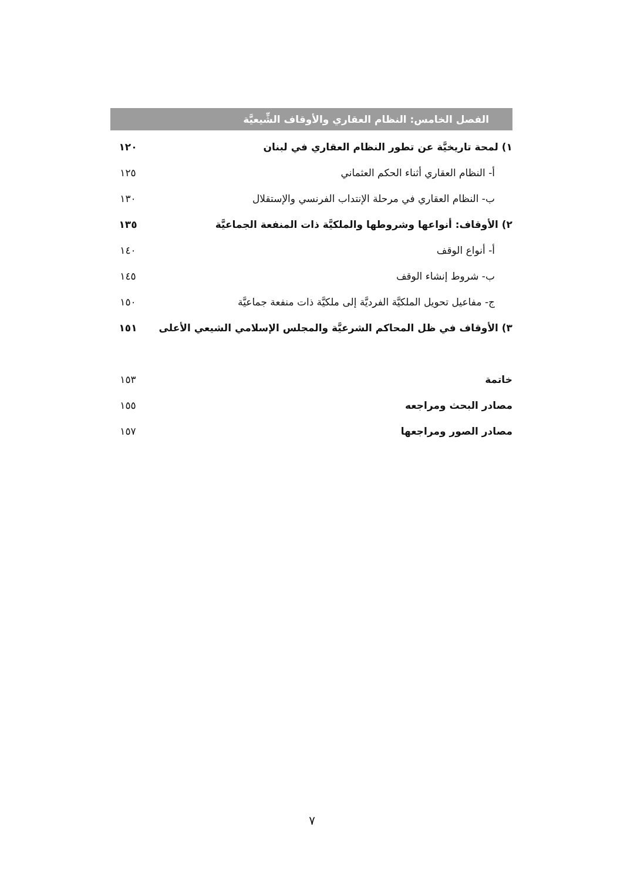الفصل الخامس: النظام العقاري والأوقاف الشِّيعيَّة
١) لمحة تاريخيَّة عن تطور النظام العقاري في لبنان ١٢٠
أ- النظام العقاري أثناء الحكم العثماني ١٢٥
ب- النظام العقاري في مرحلة الإنتداب الفرنسي والإستقلال ١٣٠
٢) الأوقاف: أنواعها وشروطها والملكيَّة ذات المنفعة الجماعيَّة ١٣٥
أ- أنواع الوقف ١٤٠
ب- شروط إنشاء الوقف ١٤٥
ج- مفاعيل تحويل الملكيَّة الفرديَّة إلى ملكيَّة ذات منفعة جماعيَّة ١٥٠
٣) الأوقاف في ظل المحاكم الشرعيَّة والمجلس الإسلامي الشيعي الأعلى ١٥١
خاتمة ١٥٣
مصادر البحث ومراجعه ١٥٥
مصادر الصور ومراجعها ١٥٧
٧